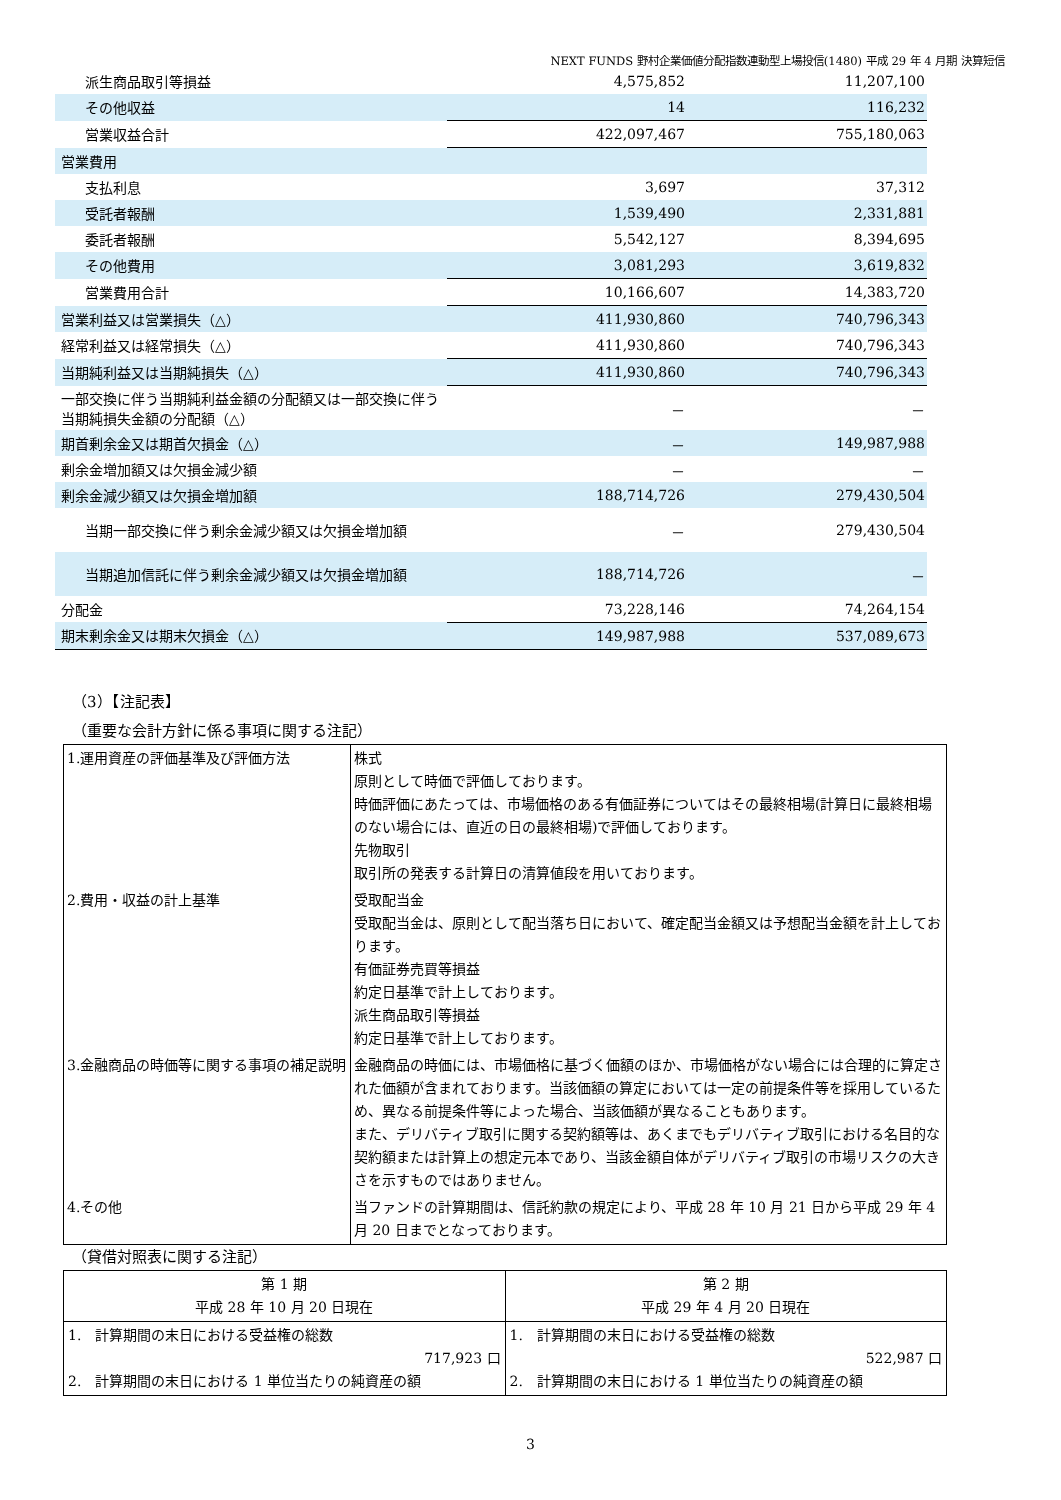NEXT FUNDS 野村企業価値分配指数連動型上場投信(1480) 平成 29 年 4 月期 決算短信
| 派生商品取引等損益 | 4,575,852 | 11,207,100 |
| その他収益 | 14 | 116,232 |
| 営業収益合計 | 422,097,467 | 755,180,063 |
| 営業費用 | | |
| 支払利息 | 3,697 | 37,312 |
| 受託者報酬 | 1,539,490 | 2,331,881 |
| 委託者報酬 | 5,542,127 | 8,394,695 |
| その他費用 | 3,081,293 | 3,619,832 |
| 営業費用合計 | 10,166,607 | 14,383,720 |
| 営業利益又は営業損失（△） | 411,930,860 | 740,796,343 |
| 経常利益又は経常損失（△） | 411,930,860 | 740,796,343 |
| 当期純利益又は当期純損失（△） | 411,930,860 | 740,796,343 |
| 一部交換に伴う当期純利益金額の分配額又は一部交換に伴う当期純損失金額の分配額（△） | － | － |
| 期首剰余金又は期首欠損金（△） | － | 149,987,988 |
| 剰余金増加額又は欠損金減少額 | － | － |
| 剰余金減少額又は欠損金増加額 | 188,714,726 | 279,430,504 |
| 当期一部交換に伴う剰余金減少額又は欠損金増加額 | － | 279,430,504 |
| 当期追加信託に伴う剰余金減少額又は欠損金増加額 | 188,714,726 | － |
| 分配金 | 73,228,146 | 74,264,154 |
| 期末剰余金又は期末欠損金（△） | 149,987,988 | 537,089,673 |
（3）【注記表】
（重要な会計方針に係る事項に関する注記）
| 1.運用資産の評価基準及び評価方法 | 株式 原則として時価で評価しております。 時価評価にあたっては、市場価格のある有価証券についてはその最終相場(計算日に最終相場のない場合には、直近の日の最終相場)で評価しております。 先物取引 取引所の発表する計算日の清算値段を用いております。 |
| 2.費用・収益の計上基準 | 受取配当金 受取配当金は、原則として配当落ち日において、確定配当金額又は予想配当金額を計上しております。 有価証券売買等損益 約定日基準で計上しております。 派生商品取引等損益 約定日基準で計上しております。 |
| 3.金融商品の時価等に関する事項の補足説明 | 金融商品の時価には、市場価格に基づく価額のほか、市場価格がない場合には合理的に算定された価額が含まれております。当該価額の算定においては一定の前提条件等を採用しているため、異なる前提条件等によった場合、当該価額が異なることもあります。 また、デリバティブ取引に関する契約額等は、あくまでもデリバティブ取引における名目的な契約額または計算上の想定元本であり、当該金額自体がデリバティブ取引の市場リスクの大きさを示すものではありません。 |
| 4.その他 | 当ファンドの計算期間は、信託約款の規定により、平成 28 年 10 月 21 日から平成 29 年 4 月 20 日までとなっております。 |
（貸借対照表に関する注記）
| 第 1 期 平成 28 年 10 月 20 日現在 | 第 2 期 平成 29 年 4 月 20 日現在 |
| --- | --- |
| 1. 計算期間の末日における受益権の総数 717,923 口 2. 計算期間の末日における 1 単位当たりの純資産の額 | 1. 計算期間の末日における受益権の総数 522,987 口 2. 計算期間の末日における 1 単位当たりの純資産の額 |
3